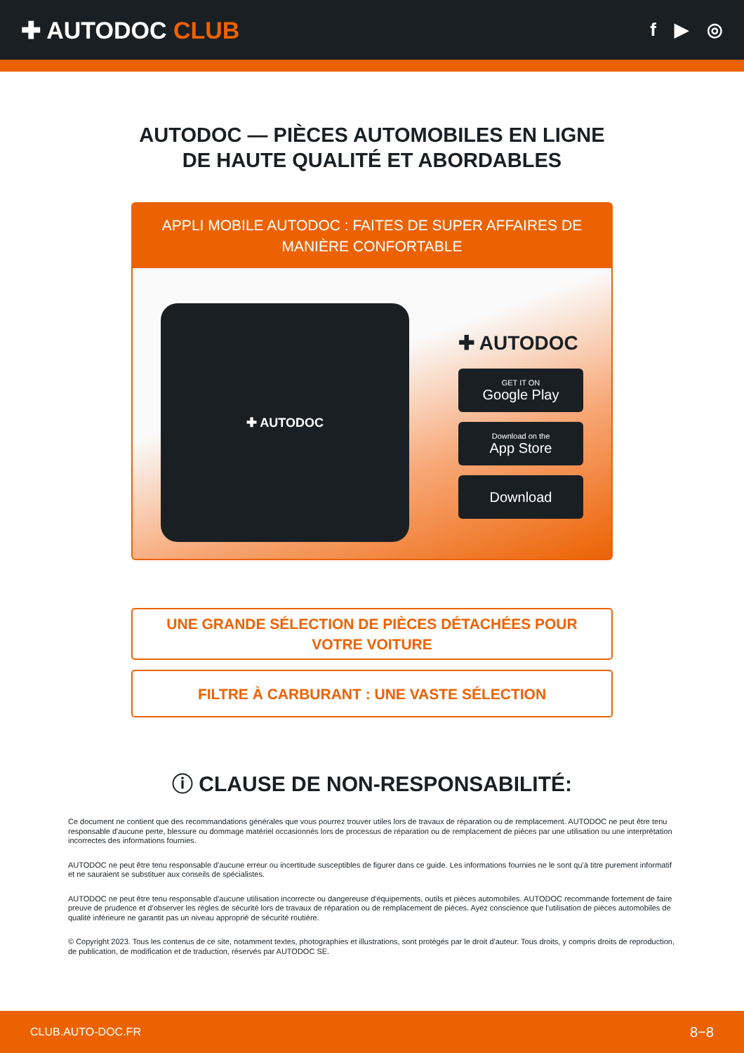✚ AUTODOC CLUB
f ▶ ◎
AUTODOC — PIÈCES AUTOMOBILES EN LIGNE DE HAUTE QUALITÉ ET ABORDABLES
APPLI MOBILE AUTODOC : FAITES DE SUPER AFFAIRES DE MANIÈRE CONFORTABLE
✚ AUTODOC
✚ AUTODOC
GET IT ON
Google Play
Download on the
App Store
Download
UNE GRANDE SÉLECTION DE PIÈCES DÉTACHÉES POUR VOTRE VOITURE
FILTRE À CARBURANT : UNE VASTE SÉLECTION
ⓘ CLAUSE DE NON-RESPONSABILITÉ:
Ce document ne contient que des recommandations générales que vous pourrez trouver utiles lors de travaux de réparation ou de remplacement. AUTODOC ne peut être tenu responsable d'aucune perte, blessure ou dommage matériel occasionnés lors de processus de réparation ou de remplacement de pièces par une utilisation ou une interprétation incorrectes des informations fournies.
AUTODOC ne peut être tenu responsable d'aucune erreur ou incertitude susceptibles de figurer dans ce guide. Les informations fournies ne le sont qu'à titre purement informatif et ne sauraient se substituer aux conseils de spécialistes.
AUTODOC ne peut être tenu responsable d'aucune utilisation incorrecte ou dangereuse d'équipements, outils et pièces automobiles. AUTODOC recommande fortement de faire preuve de prudence et d’observer les règles de sécurité lors de travaux de réparation ou de remplacement de pièces. Ayez conscience que l'utilisation de pièces automobiles de qualité inférieure ne garantit pas un niveau approprié de sécurité routière.
© Copyright 2023. Tous les contenus de ce site, notamment textes, photographies et illustrations, sont protégés par le droit d'auteur. Tous droits, y compris droits de reproduction, de publication, de modification et de traduction, réservés par AUTODOC SE.
CLUB.AUTO-DOC.FR 8−8